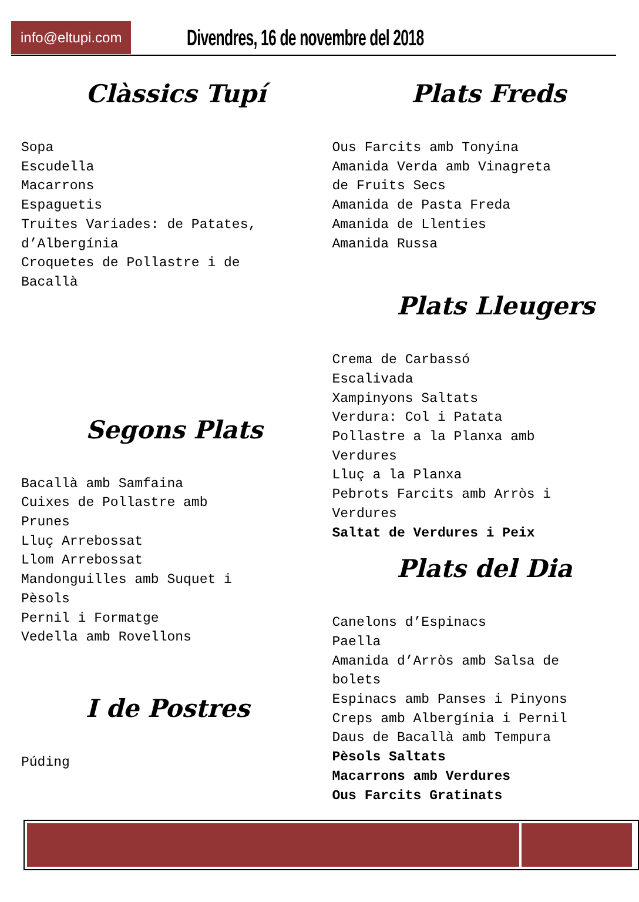info@eltupi.com Divendres, 16 de novembre del 2018
Clàssics Tupí
Sopa Escudella Macarrons Espaguetis Truites Variades: de Patates, d’Albergínia Croquetes de Pollastre i de Bacallà
Segons Plats
Bacallà amb Samfaina Cuixes de Pollastre amb Prunes Lluç Arrebossat Llom Arrebossat Mandonguilles amb Suquet i Pèsols Pernil i Formatge Vedella amb Rovellons
I de Postres
Púding
Plats Freds
Ous Farcits amb Tonyina Amanida Verda amb Vinagreta de Fruits Secs Amanida de Pasta Freda Amanida de Llenties Amanida Russa
Plats Lleugers
Crema de Carbassó Escalivada Xampinyons Saltats Verdura: Col i Patata Pollastre a la Planxa amb Verdures Lluç a la Planxa Pebrots Farcits amb Arròs i Verdures Saltat de Verdures i Peix
Plats del Dia
Canelons d’Espinacs Paella Amanida d’Arròs amb Salsa de bolets Espinacs amb Panses i Pinyons Creps amb Albergínia i Pernil Daus de Bacallà amb Tempura Pèsols Saltats Macarrons amb Verdures Ous Farcits Gratinats